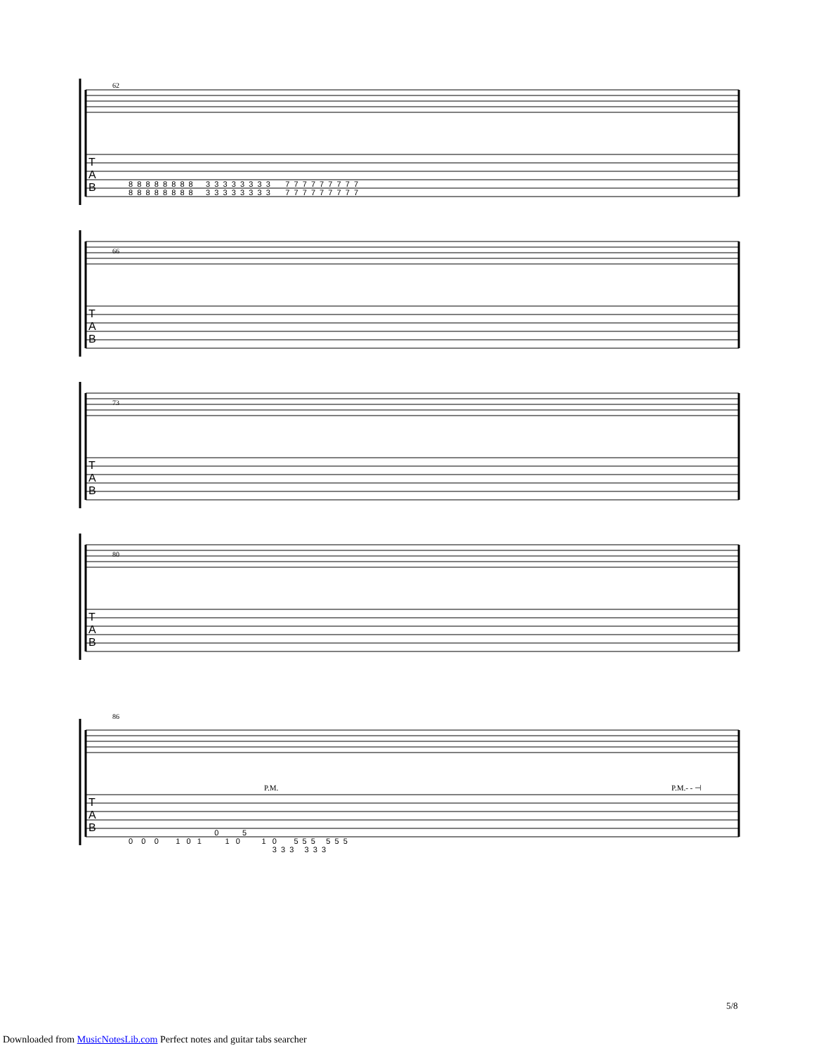62
66
73
80
86
T
A
B
T
A
B
T
A
B
T
A
B
T
A
B
8 8 8 8 8 8 8 8 3 3 3 3 3 3 3 3 7 7 7 7 7 7 7 7 7 8 8 8 8 8 8 8 8 3 3 3 3 3 3 3 3 7 7 7 7 7 7 7 7 7
P.M. P.M.- - ⊣
0 5 0 0 0 1 0 1 1 0 1 0 5 5 5 5 5 5 3 3 3 3 3 3
5/8
Downloaded from MusicNotesLib.com Perfect notes and guitar tabs searcher